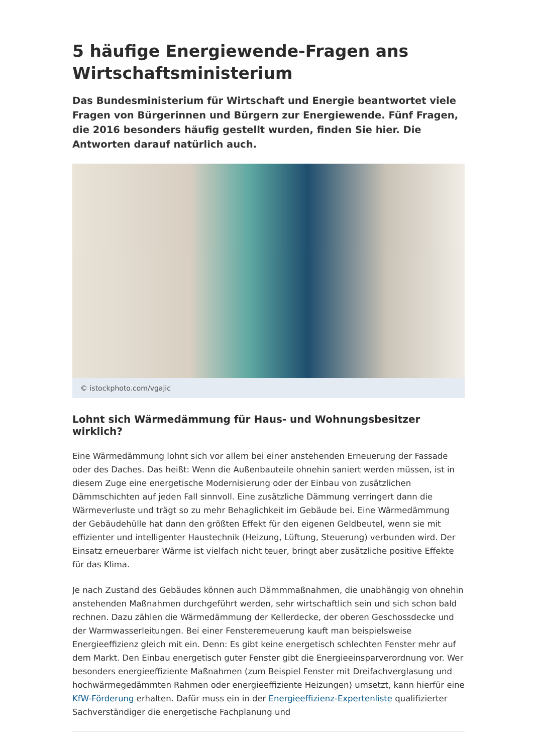5 häufige Energiewende-Fragen ans Wirtschaftsministerium
Das Bundesministerium für Wirtschaft und Energie beantwortet viele Fragen von Bürgerinnen und Bürgern zur Energiewende. Fünf Fragen, die 2016 besonders häufig gestellt wurden, finden Sie hier. Die Antworten darauf natürlich auch.
© istockphoto.com/vgajic
Lohnt sich Wärmedämmung für Haus- und Wohnungsbesitzer wirklich?
Eine Wärmedämmung lohnt sich vor allem bei einer anstehenden Erneuerung der Fassade oder des Daches. Das heißt: Wenn die Außenbauteile ohnehin saniert werden müssen, ist in diesem Zuge eine energetische Modernisierung oder der Einbau von zusätzlichen Dämmschichten auf jeden Fall sinnvoll. Eine zusätzliche Dämmung verringert dann die Wärmeverluste und trägt so zu mehr Behaglichkeit im Gebäude bei. Eine Wärmedämmung der Gebäudehülle hat dann den größten Effekt für den eigenen Geldbeutel, wenn sie mit effizienter und intelligenter Haustechnik (Heizung, Lüftung, Steuerung) verbunden wird. Der Einsatz erneuerbarer Wärme ist vielfach nicht teuer, bringt aber zusätzliche positive Effekte für das Klima.
Je nach Zustand des Gebäudes können auch Dämmmaßnahmen, die unabhängig von ohnehin anstehenden Maßnahmen durchgeführt werden, sehr wirtschaftlich sein und sich schon bald rechnen. Dazu zählen die Wärmedämmung der Kellerdecke, der oberen Geschossdecke und der Warmwasserleitungen. Bei einer Fenstererneuerung kauft man beispielsweise Energieeffizienz gleich mit ein. Denn: Es gibt keine energetisch schlechten Fenster mehr auf dem Markt. Den Einbau energetisch guter Fenster gibt die Energieeinsparverordnung vor. Wer besonders energieeffiziente Maßnahmen (zum Beispiel Fenster mit Dreifachverglasung und hochwärmegedämmten Rahmen oder energieeffiziente Heizungen) umsetzt, kann hierfür eine KfW-Förderung erhalten. Dafür muss ein in der Energieeffizienz-Expertenliste qualifizierter Sachverständiger die energetische Fachplanung und